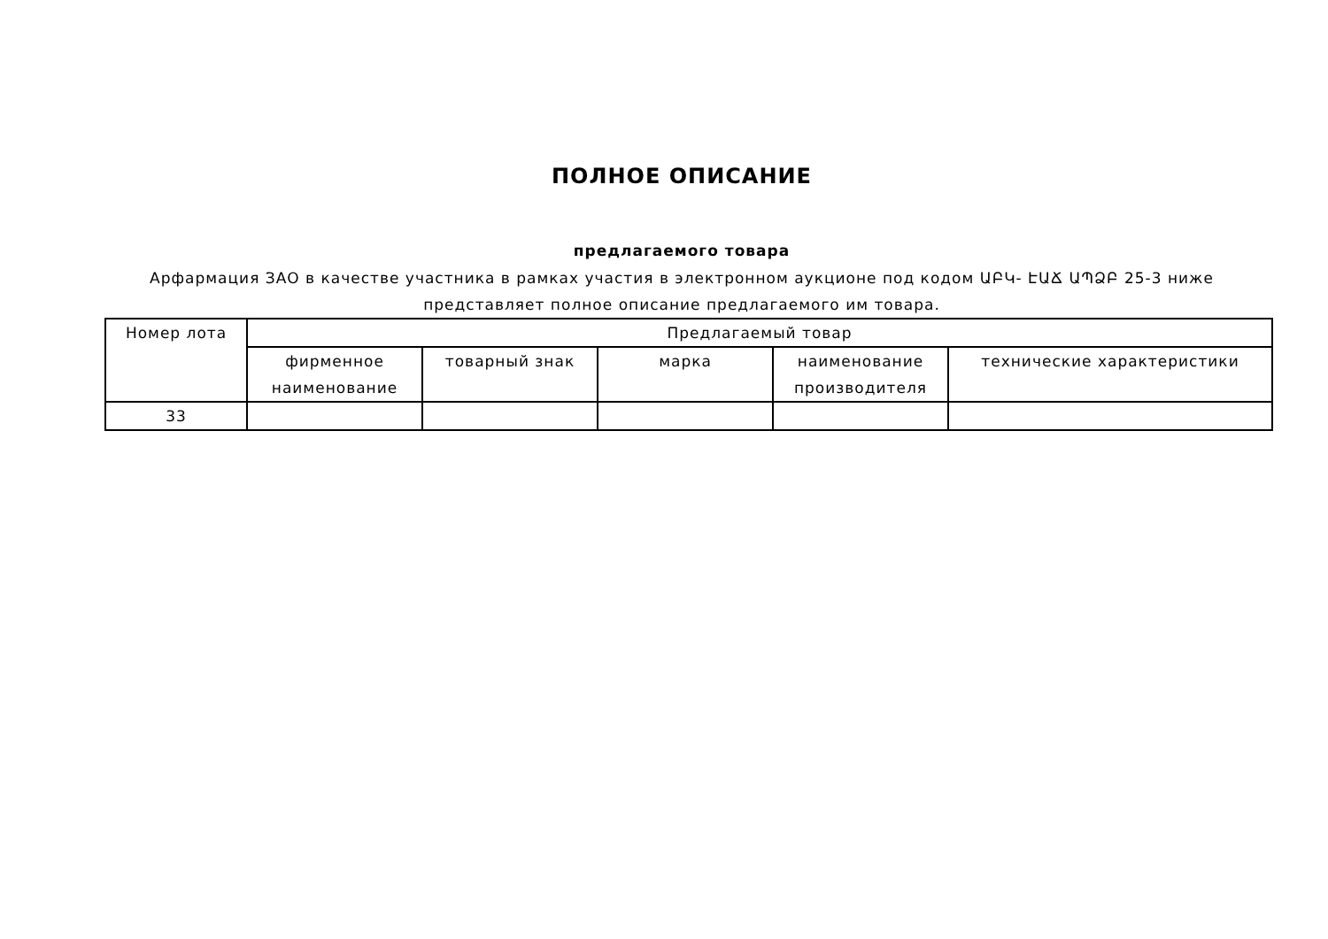ПОЛНОЕ ОПИСАНИЕ
предлагаемого товара
Арфармация ЗАО в качестве участника в рамках участия в электронном аукционе под кодом ԱԲԿ- ԷԱՃ ԱՊՁԲ 25-3 ниже представляет полное описание предлагаемого им товара.
| Номер лота | Предлагаемый товар | | | | |
| --- | --- | --- | --- | --- | --- |
| | фирменное наименование | товарный знак | марка | наименование производителя | технические характеристики |
| 33 | | | | | |